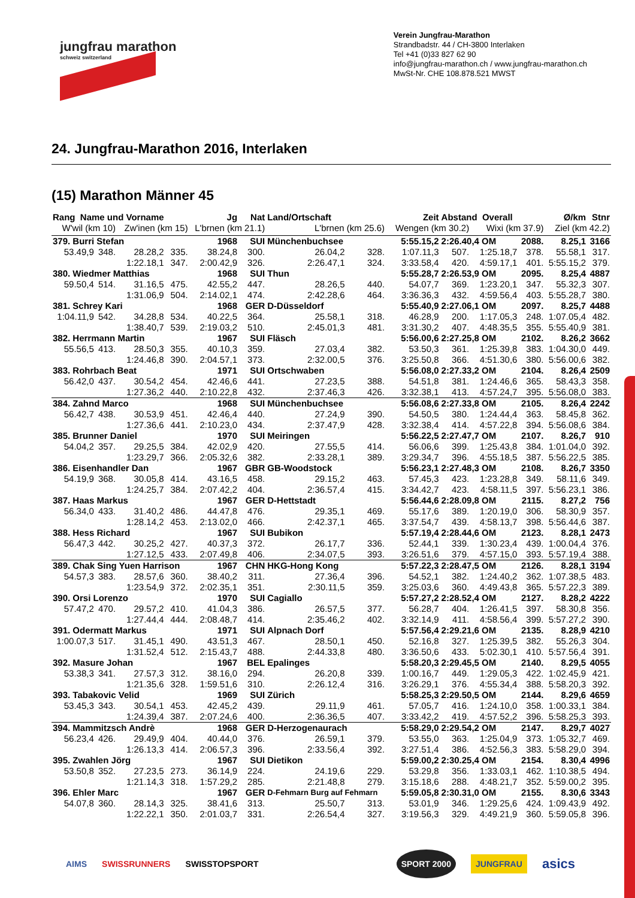jungfrau marathon
schweiz switzerland
Verein Jungfrau-Marathon
Strandbadstr. 44 / CH-3800 Interlaken
Tel +41 (0)33 827 62 90
info@jungfrau-marathon.ch / www.jungfrau-marathon.ch
MwSt-Nr. CHE 108.878.521 MWST
24. Jungfrau-Marathon 2016, Interlaken
(15) Marathon Männer 45
| Rang Name und Vorname | | | | Jg | Nat | Land/Ortschaft | | Zeit | Abstand Overall | | | Ø/km | Stnr |
| --- | --- | --- | --- | --- | --- | --- | --- | --- | --- | --- | --- | --- | --- |
| W'wil (km 10) | | Zw'inen (km 15) | | L'brnen (km 21.1) | | L'brnen (km 25.6) | | Wengen (km 30.2) | | Wixi (km 37.9) | | Ziel (km 42.2) | |
| 379. Burri Stefan | | | | 1968 | SUI | Münchenbuchsee | | 5:55.15,2 | 2:26.40,4 OM | | 2088. | 8.25,1 | 3166 |
| 53.49,9 | 348. | 28.28,2 | 335. | 38.24,8 | 300. | 26.04,2 | 328. | 1:07.11,3 | 507. | 1:25.18,7 | 378. | 55.58,1 | 317. |
| | | 1:22.18,1 | 347. | 2:00.42,9 | 326. | 2:26.47,1 | 324. | 3:33.58,4 | 420. | 4:59.17,1 | 401. | 5:55.15,2 | 379. |
| 380. Wiedmer Matthias | | | | 1968 | SUI | Thun | | 5:55.28,7 | 2:26.53,9 OM | | 2095. | 8.25,4 | 4887 |
| 59.50,4 | 514. | 31.16,5 | 475. | 42.55,2 | 447. | 28.26,5 | 440. | 54.07,7 | 369. | 1:23.20,1 | 347. | 55.32,3 | 307. |
| | | 1:31.06,9 | 504. | 2:14.02,1 | 474. | 2:42.28,6 | 464. | 3:36.36,3 | 432. | 4:59.56,4 | 403. | 5:55.28,7 | 380. |
| 381. Schrey Kari | | | | 1968 | GER | D-Düsseldorf | | 5:55.40,9 | 2:27.06,1 OM | | 2097. | 8.25,7 | 4488 |
| 1:04.11,9 | 542. | 34.28,8 | 534. | 40.22,5 | 364. | 25.58,1 | 318. | 46.28,9 | 200. | 1:17.05,3 | 248. | 1:07.05,4 | 482. |
| | | 1:38.40,7 | 539. | 2:19.03,2 | 510. | 2:45.01,3 | 481. | 3:31.30,2 | 407. | 4:48.35,5 | 355. | 5:55.40,9 | 381. |
| 382. Herrmann Martin | | | | 1967 | SUI | Fläsch | | 5:56.00,6 | 2:27.25,8 OM | | 2102. | 8.26,2 | 3662 |
| 55.56,5 | 413. | 28.50,3 | 355. | 40.10,3 | 359. | 27.03,4 | 382. | 53.50,3 | 361. | 1:25.39,8 | 383. | 1:04.30,0 | 449. |
| | | 1:24.46,8 | 390. | 2:04.57,1 | 373. | 2:32.00,5 | 376. | 3:25.50,8 | 366. | 4:51.30,6 | 380. | 5:56.00,6 | 382. |
| 383. Rohrbach Beat | | | | 1971 | SUI | Ortschwaben | | 5:56.08,0 | 2:27.33,2 OM | | 2104. | 8.26,4 | 2509 |
| 56.42,0 | 437. | 30.54,2 | 454. | 42.46,6 | 441. | 27.23,5 | 388. | 54.51,8 | 381. | 1:24.46,6 | 365. | 58.43,3 | 358. |
| | | 1:27.36,2 | 440. | 2:10.22,8 | 432. | 2:37.46,3 | 426. | 3:32.38,1 | 413. | 4:57.24,7 | 395. | 5:56.08,0 | 383. |
| 384. Zahnd Marco | | | | 1968 | SUI | Münchenbuchsee | | 5:56.08,6 | 2:27.33,8 OM | | 2105. | 8.26,4 | 2242 |
| 56.42,7 | 438. | 30.53,9 | 451. | 42.46,4 | 440. | 27.24,9 | 390. | 54.50,5 | 380. | 1:24.44,4 | 363. | 58.45,8 | 362. |
| | | 1:27.36,6 | 441. | 2:10.23,0 | 434. | 2:37.47,9 | 428. | 3:32.38,4 | 414. | 4:57.22,8 | 394. | 5:56.08,6 | 384. |
| 385. Brunner Daniel | | | | 1970 | SUI | Meiringen | | 5:56.22,5 | 2:27.47,7 OM | | 2107. | 8.26,7 | 910 |
| 54.04,2 | 357. | 29.25,5 | 384. | 42.02,9 | 420. | 27.55,5 | 414. | 56.06,6 | 399. | 1:25.43,8 | 384. | 1:01.04,0 | 392. |
| | | 1:23.29,7 | 366. | 2:05.32,6 | 382. | 2:33.28,1 | 389. | 3:29.34,7 | 396. | 4:55.18,5 | 387. | 5:56.22,5 | 385. |
| 386. Eisenhandler Dan | | | | 1967 | GBR | GB-Woodstock | | 5:56.23,1 | 2:27.48,3 OM | | 2108. | 8.26,7 | 3350 |
| 54.19,9 | 368. | 30.05,8 | 414. | 43.16,5 | 458. | 29.15,2 | 463. | 57.45,3 | 423. | 1:23.28,8 | 349. | 58.11,6 | 349. |
| | | 1:24.25,7 | 384. | 2:07.42,2 | 404. | 2:36.57,4 | 415. | 3:34.42,7 | 423. | 4:58.11,5 | 397. | 5:56.23,1 | 386. |
| 387. Haas Markus | | | | 1967 | GER | D-Hettstadt | | 5:56.44,6 | 2:28.09,8 OM | | 2115. | 8.27,2 | 756 |
| 56.34,0 | 433. | 31.40,2 | 486. | 44.47,8 | 476. | 29.35,1 | 469. | 55.17,6 | 389. | 1:20.19,0 | 306. | 58.30,9 | 357. |
| | | 1:28.14,2 | 453. | 2:13.02,0 | 466. | 2:42.37,1 | 465. | 3:37.54,7 | 439. | 4:58.13,7 | 398. | 5:56.44,6 | 387. |
| 388. Hess Richard | | | | 1967 | SUI | Bubikon | | 5:57.19,4 | 2:28.44,6 OM | | 2123. | 8.28,1 | 2473 |
| 56.47,3 | 442. | 30.25,2 | 427. | 40.37,3 | 372. | 26.17,7 | 336. | 52.44,1 | 339. | 1:30.23,4 | 439. | 1:00.04,4 | 376. |
| | | 1:27.12,5 | 433. | 2:07.49,8 | 406. | 2:34.07,5 | 393. | 3:26.51,6 | 379. | 4:57.15,0 | 393. | 5:57.19,4 | 388. |
| 389. Chak Sing Yuen Harrison | | | | 1967 | CHN | HKG-Hong Kong | | 5:57.22,3 | 2:28.47,5 OM | | 2126. | 8.28,1 | 3194 |
| 54.57,3 | 383. | 28.57,6 | 360. | 38.40,2 | 311. | 27.36,4 | 396. | 54.52,1 | 382. | 1:24.40,2 | 362. | 1:07.38,5 | 483. |
| | | 1:23.54,9 | 372. | 2:02.35,1 | 351. | 2:30.11,5 | 359. | 3:25.03,6 | 360. | 4:49.43,8 | 365. | 5:57.22,3 | 389. |
| 390. Orsi Lorenzo | | | | 1970 | SUI | Cagiallo | | 5:57.27,2 | 2:28.52,4 OM | | 2127. | 8.28,2 | 4222 |
| 57.47,2 | 470. | 29.57,2 | 410. | 41.04,3 | 386. | 26.57,5 | 377. | 56.28,7 | 404. | 1:26.41,5 | 397. | 58.30,8 | 356. |
| | | 1:27.44,4 | 444. | 2:08.48,7 | 414. | 2:35.46,2 | 402. | 3:32.14,9 | 411. | 4:58.56,4 | 399. | 5:57.27,2 | 390. |
| 391. Odermatt Markus | | | | 1971 | SUI | Alpnach Dorf | | 5:57.56,4 | 2:29.21,6 OM | | 2135. | 8.28,9 | 4210 |
| 1:00.07,3 | 517. | 31.45,1 | 490. | 43.51,3 | 467. | 28.50,1 | 450. | 52.16,8 | 327. | 1:25.39,5 | 382. | 55.26,3 | 304. |
| | | 1:31.52,4 | 512. | 2:15.43,7 | 488. | 2:44.33,8 | 480. | 3:36.50,6 | 433. | 5:02.30,1 | 410. | 5:57.56,4 | 391. |
| 392. Masure Johan | | | | 1967 | BEL | Epalinges | | 5:58.20,3 | 2:29.45,5 OM | | 2140. | 8.29,5 | 4055 |
| 53.38,3 | 341. | 27.57,3 | 312. | 38.16,0 | 294. | 26.20,8 | 339. | 1:00.16,7 | 449. | 1:29.05,3 | 422. | 1:02.45,9 | 421. |
| | | 1:21.35,6 | 328. | 1:59.51,6 | 310. | 2:26.12,4 | 316. | 3:26.29,1 | 376. | 4:55.34,4 | 388. | 5:58.20,3 | 392. |
| 393. Tabakovic Velid | | | | 1969 | SUI | Zürich | | 5:58.25,3 | 2:29.50,5 OM | | 2144. | 8.29,6 | 4659 |
| 53.45,3 | 343. | 30.54,1 | 453. | 42.45,2 | 439. | 29.11,9 | 461. | 57.05,7 | 416. | 1:24.10,0 | 358. | 1:00.33,1 | 384. |
| | | 1:24.39,4 | 387. | 2:07.24,6 | 400. | 2:36.36,5 | 407. | 3:33.42,2 | 419. | 4:57.52,2 | 396. | 5:58.25,3 | 393. |
| 394. Mammitzsch Andrè | | | | 1968 | GER | D-Herzogenaurach | | 5:58.29,0 | 2:29.54,2 OM | | 2147. | 8.29,7 | 4027 |
| 56.23,4 | 426. | 29.49,9 | 404. | 40.44,0 | 376. | 26.59,1 | 379. | 53.55,0 | 363. | 1:25.04,9 | 373. | 1:05.32,7 | 469. |
| | | 1:26.13,3 | 414. | 2:06.57,3 | 396. | 2:33.56,4 | 392. | 3:27.51,4 | 386. | 4:52.56,3 | 383. | 5:58.29,0 | 394. |
| 395. Zwahlen Jörg | | | | 1967 | SUI | Dietikon | | 5:59.00,2 | 2:30.25,4 OM | | 2154. | 8.30,4 | 4996 |
| 53.50,8 | 352. | 27.23,5 | 273. | 36.14,9 | 224. | 24.19,6 | 229. | 53.29,8 | 356. | 1:33.03,1 | 462. | 1:10.38,5 | 494. |
| | | 1:21.14,3 | 318. | 1:57.29,2 | 285. | 2:21.48,8 | 279. | 3:15.18,6 | 288. | 4:48.21,7 | 352. | 5:59.00,2 | 395. |
| 396. Ehler Marc | | | | 1967 | GER | D-Fehmarn Burg auf Fehmarn | | 5:59.05,8 | 2:30.31,0 OM | | 2155. | 8.30,6 | 3343 |
| 54.07,8 | 360. | 28.14,3 | 325. | 38.41,6 | 313. | 25.50,7 | 313. | 53.01,9 | 346. | 1:29.25,6 | 424. | 1:09.43,9 | 492. |
| | | 1:22.22,1 | 350. | 2:01.03,7 | 331. | 2:26.54,4 | 327. | 3:19.56,3 | 329. | 4:49.21,9 | 360. | 5:59.05,8 | 396. |
AIMS SWISSRUNNERS SWISSTOPSPORT SPORT 2000 JUNGFRAU asics